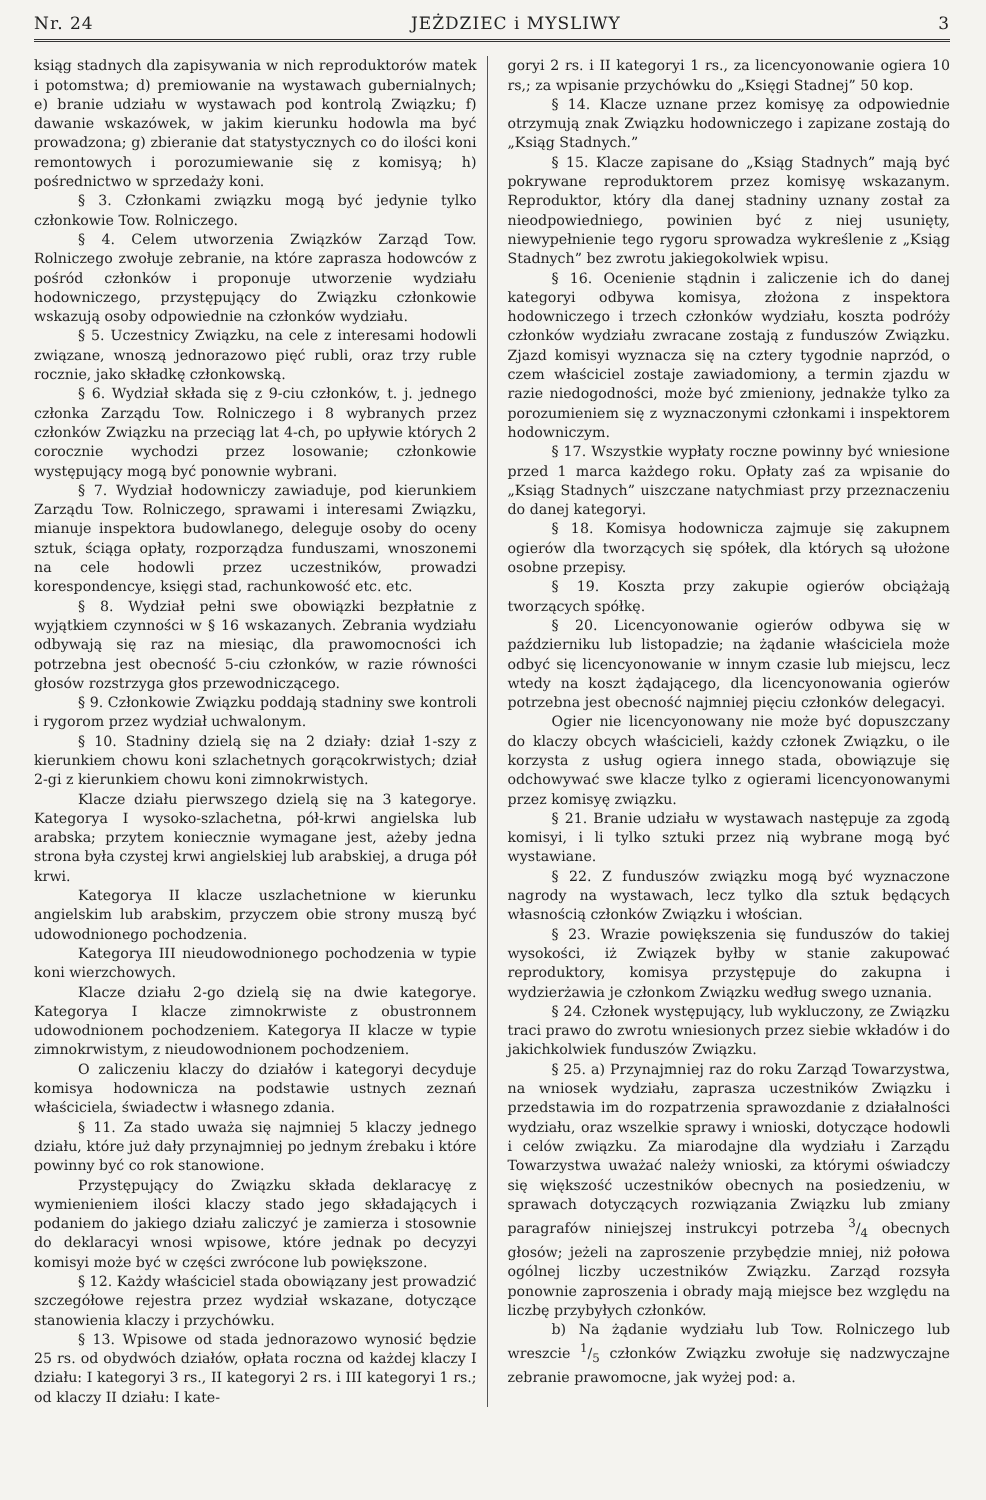Nr. 24 JEŻDZIEC i MYSLIWY 3
ksiąg stadnych dla zapisywania w nich reproduktorów matek i potomstwa; d) premiowanie na wystawach gubernialnych; e) branie udziału w wystawach pod kontrolą Związku; f) dawanie wskazówek, w jakim kierunku hodowla ma być prowadzona; g) zbieranie dat statystycznych co do ilości koni remontowych i porozumiewanie się z komisyą; h) pośrednictwo w sprzedaży koni.
§ 3. Członkami związku mogą być jedynie tylko członkowie Tow. Rolniczego.
§ 4. Celem utworzenia Związków Zarząd Tow. Rolniczego zwołuje zebranie, na które zaprasza hodowców z pośród członków i proponuje utworzenie wydziału hodowniczego, przystępujący do Związku członkowie wskazują osoby odpowiednie na członków wydziału.
§ 5. Uczestnicy Związku, na cele z interesami hodowli związane, wnoszą jednorazowo pięć rubli, oraz trzy ruble rocznie, jako składkę członkowską.
§ 6. Wydział składa się z 9-ciu członków, t. j. jednego członka Zarządu Tow. Rolniczego i 8 wybranych przez członków Związku na przeciąg lat 4-ch, po upływie których 2 corocznie wychodzi przez losowanie; członkowie występujący mogą być ponownie wybrani.
§ 7. Wydział hodowniczy zawiaduje, pod kierunkiem Zarządu Tow. Rolniczego, sprawami i interesami Związku, mianuje inspektora budowlanego, deleguje osoby do oceny sztuk, ściąga opłaty, rozporządza funduszami, wnoszonemi na cele hodowli przez uczestników, prowadzi korespondencye, księgi stad, rachunkowość etc. etc.
§ 8. Wydział pełni swe obowiązki bezpłatnie z wyjątkiem czynności w § 16 wskazanych. Zebrania wydziału odbywają się raz na miesiąc, dla prawomocności ich potrzebna jest obecność 5-ciu członków, w razie równości głosów rozstrzyga głos przewodniczącego.
§ 9. Członkowie Związku poddają stadniny swe kontroli i rygorom przez wydział uchwalonym.
§ 10. Stadniny dzielą się na 2 działy: dział 1-szy z kierunkiem chowu koni szlachetnych gorącokrwistych; dział 2-gi z kierunkiem chowu koni zimnokrwistych.
Klacze działu pierwszego dzielą się na 3 kategorye. Kategorya I wysoko-szlachetna, pół-krwi angielska lub arabska; przytem koniecznie wymagane jest, ażeby jedna strona była czystej krwi angielskiej lub arabskiej, a druga pół krwi.
Kategorya II klacze uszlachetnione w kierunku angielskim lub arabskim, przyczem obie strony muszą być udowodnionego pochodzenia.
Kategorya III nieudowodnionego pochodzenia w typie koni wierzchowych.
Klacze działu 2-go dzielą się na dwie kategorye. Kategorya I klacze zimnokrwiste z obustronnem udowodnionem pochodzeniem. Kategorya II klacze w typie zimnokrwistym, z nieudowodnionem pochodzeniem.
O zaliczeniu klaczy do działów i kategoryi decyduje komisya hodownicza na podstawie ustnych zeznań właściciela, świadectw i własnego zdania.
§ 11. Za stado uważa się najmniej 5 klaczy jednego działu, które już dały przynajmniej po jednym źrebaku i które powinny być co rok stanowione.
Przystępujący do Związku składa deklaracyę z wymienieniem ilości klaczy stado jego składających i podaniem do jakiego działu zaliczyć je zamierza i stosownie do deklaracyi wnosi wpisowe, które jednak po decyzyi komisyi może być w części zwrócone lub powiększone.
§ 12. Każdy właściciel stada obowiązany jest prowadzić szczegółowe rejestra przez wydział wskazane, dotyczące stanowienia klaczy i przychówku.
§ 13. Wpisowe od stada jednorazowo wynosić będzie 25 rs. od obydwóch działów, opłata roczna od każdej klaczy I działu: I kategoryi 3 rs., II kategoryi 2 rs. i III kategoryi 1 rs.; od klaczy II działu: I kate-
goryi 2 rs. i II kategoryi 1 rs., za licencyonowanie ogiera 10 rs,; za wpisanie przychówku do „Księgi Stadnej” 50 kop.
§ 14. Klacze uznane przez komisyę za odpowiednie otrzymują znak Związku hodowniczego i zapizane zostają do „Ksiąg Stadnych.”
§ 15. Klacze zapisane do „Ksiąg Stadnych” mają być pokrywane reproduktorem przez komisyę wskazanym. Reproduktor, który dla danej stadniny uznany został za nieodpowiedniego, powinien być z niej usunięty, niewypełnienie tego rygoru sprowadza wykreślenie z „Ksiąg Stadnych” bez zwrotu jakiegokolwiek wpisu.
§ 16. Ocenienie stądnin i zaliczenie ich do danej kategoryi odbywa komisya, złożona z inspektora hodowniczego i trzech członków wydziału, koszta podróży członków wydziału zwracane zostają z funduszów Związku. Zjazd komisyi wyznacza się na cztery tygodnie naprzód, o czem właściciel zostaje zawiadomiony, a termin zjazdu w razie niedogodności, może być zmieniony, jednakże tylko za porozumieniem się z wyznaczonymi członkami i inspektorem hodowniczym.
§ 17. Wszystkie wypłaty roczne powinny być wniesione przed 1 marca każdego roku. Opłaty zaś za wpisanie do „Ksiąg Stadnych” uiszczane natychmiast przy przeznaczeniu do danej kategoryi.
§ 18. Komisya hodownicza zajmuje się zakupnem ogierów dla tworzących się spółek, dla których są ułożone osobne przepisy.
§ 19. Koszta przy zakupie ogierów obciążają tworzących spółkę.
§ 20. Licencyonowanie ogierów odbywa się w październiku lub listopadzie; na żądanie właściciela może odbyć się licencyonowanie w innym czasie lub miejscu, lecz wtedy na koszt żądającego, dla licencyonowania ogierów potrzebna jest obecność najmniej pięciu członków delegacyi.
Ogier nie licencyonowany nie może być dopuszczany do klaczy obcych właścicieli, każdy członek Związku, o ile korzysta z usług ogiera innego stada, obowiązuje się odchowywać swe klacze tylko z ogierami licencyonowanymi przez komisyę związku.
§ 21. Branie udziału w wystawach następuje za zgodą komisyi, i li tylko sztuki przez nią wybrane mogą być wystawiane.
§ 22. Z funduszów związku mogą być wyznaczone nagrody na wystawach, lecz tylko dla sztuk będących własnością członków Związku i włościan.
§ 23. Wrazie powiększenia się funduszów do takiej wysokości, iż Związek byłby w stanie zakupować reproduktory, komisya przystępuje do zakupna i wydzierżawia je członkom Związku według swego uznania.
§ 24. Członek występujący, lub wykluczony, ze Związku traci prawo do zwrotu wniesionych przez siebie wkładów i do jakichkolwiek funduszów Związku.
§ 25. a) Przynajmniej raz do roku Zarząd Towarzystwa, na wniosek wydziału, zaprasza uczestników Związku i przedstawia im do rozpatrzenia sprawozdanie z działalności wydziału, oraz wszelkie sprawy i wnioski, dotyczące hodowli i celów związku. Za miarodajne dla wydziału i Zarządu Towarzystwa uważać należy wnioski, za którymi oświadczy się większość uczestników obecnych na posiedzeniu, w sprawach dotyczących rozwiązania Związku lub zmiany paragrafów niniejszej instrukcyi potrzeba 3/4 obecnych głosów; jeżeli na zaproszenie przybędzie mniej, niż połowa ogólnej liczby uczestników Związku. Zarząd rozsyła ponownie zaproszenia i obrady mają miejsce bez względu na liczbę przybyłych członków.
b) Na żądanie wydziału lub Tow. Rolniczego lub wreszcie 1/5 członków Związku zwołuje się nadzwyczajne zebranie prawomocne, jak wyżej pod: a.